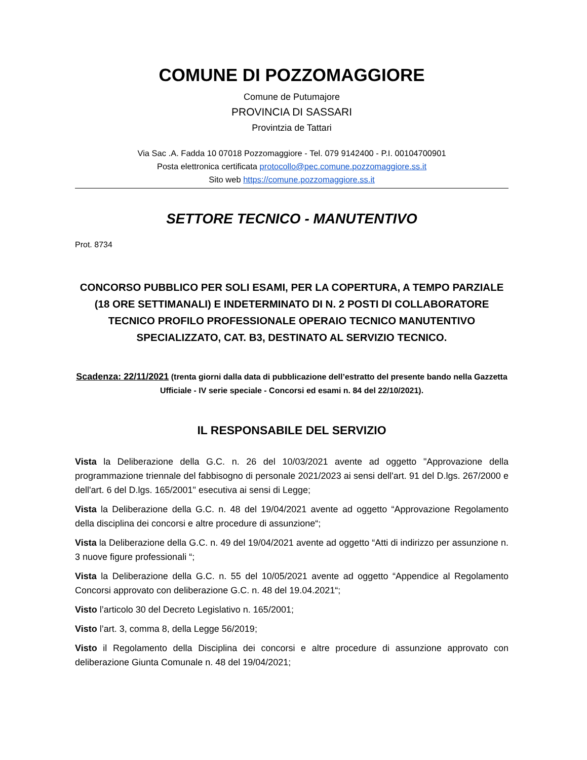COMUNE DI POZZOMAGGIORE
Comune de Putumajore
PROVINCIA DI SASSARI
Provintzia de Tattari
Via Sac .A. Fadda 10 07018 Pozzomaggiore - Tel. 079 9142400 - P.I. 00104700901
Posta elettronica certificata protocollo@pec.comune.pozzomaggiore.ss.it
Sito web https://comune.pozzomaggiore.ss.it
SETTORE TECNICO - MANUTENTIVO
Prot. 8734
CONCORSO PUBBLICO PER SOLI ESAMI, PER LA COPERTURA, A TEMPO PARZIALE (18 ORE SETTIMANALI) E INDETERMINATO DI N. 2 POSTI DI COLLABORATORE TECNICO PROFILO PROFESSIONALE OPERAIO TECNICO MANUTENTIVO SPECIALIZZATO, CAT. B3, DESTINATO AL SERVIZIO TECNICO.
Scadenza: 22/11/2021 (trenta giorni dalla data di pubblicazione dell’estratto del presente bando nella Gazzetta Ufficiale - IV serie speciale - Concorsi ed esami n. 84 del 22/10/2021).
IL RESPONSABILE DEL SERVIZIO
Vista la Deliberazione della G.C. n. 26 del 10/03/2021 avente ad oggetto "Approvazione della programmazione triennale del fabbisogno di personale 2021/2023 ai sensi dell'art. 91 del D.lgs. 267/2000 e dell'art. 6 del D.lgs. 165/2001" esecutiva ai sensi di Legge;
Vista la Deliberazione della G.C. n. 48 del 19/04/2021 avente ad oggetto “Approvazione Regolamento della disciplina dei concorsi e altre procedure di assunzione“;
Vista la Deliberazione della G.C. n. 49 del 19/04/2021 avente ad oggetto “Atti di indirizzo per assunzione n. 3 nuove figure professionali “;
Vista la Deliberazione della G.C. n. 55 del 10/05/2021 avente ad oggetto “Appendice al Regolamento Concorsi approvato con deliberazione G.C. n. 48 del 19.04.2021“;
Visto l’articolo 30 del Decreto Legislativo n. 165/2001;
Visto l’art. 3, comma 8, della Legge 56/2019;
Visto il Regolamento della Disciplina dei concorsi e altre procedure di assunzione approvato con deliberazione Giunta Comunale n. 48 del 19/04/2021;